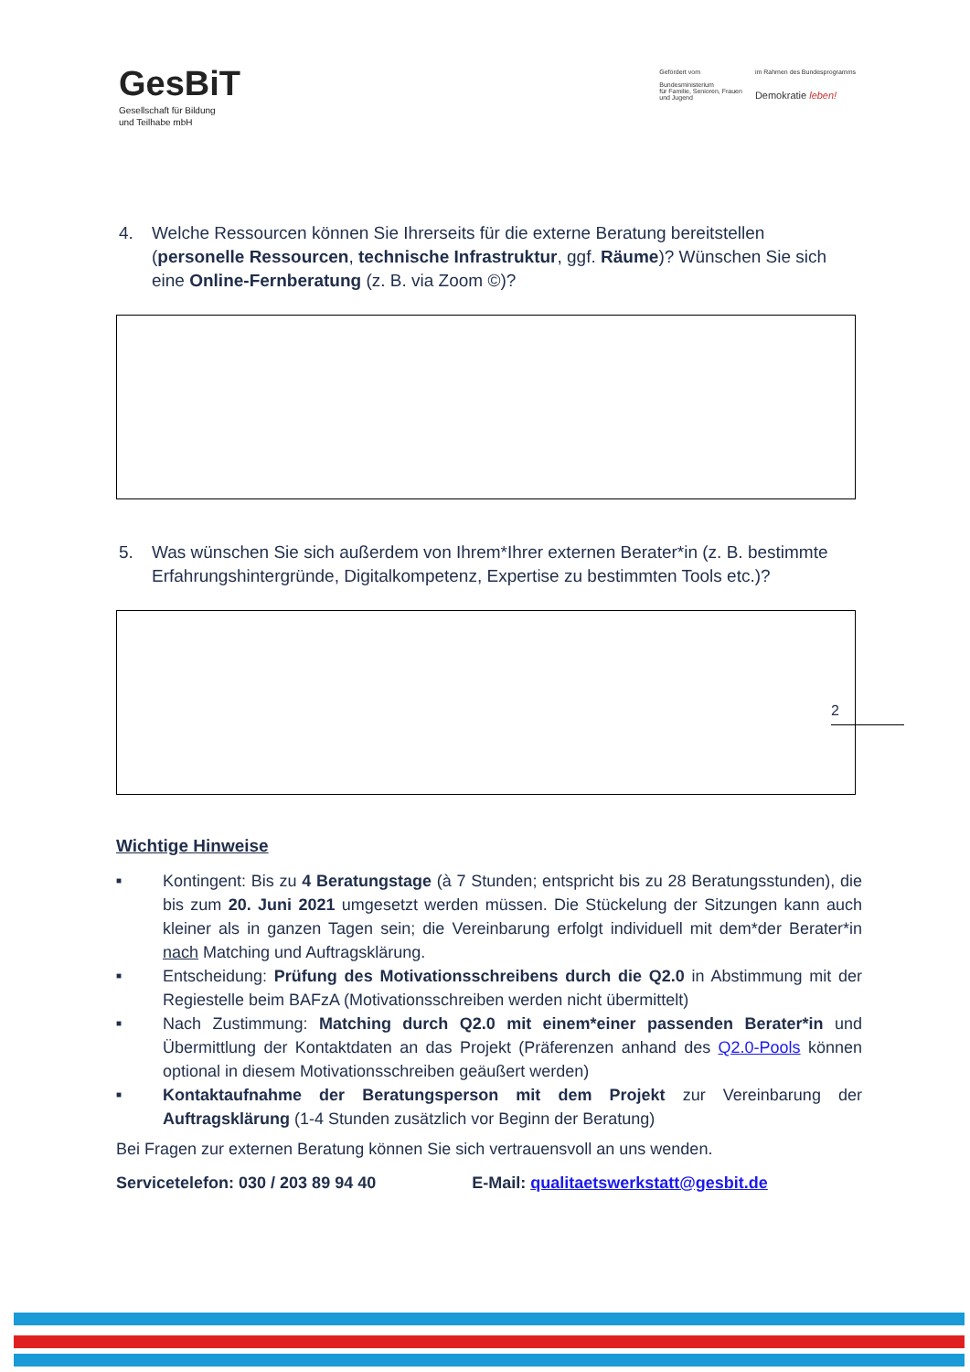GesBiT
Gesellschaft für Bildung
und Teilhabe mbH
Gefördert vom
Bundesministerium
für Familie, Senioren, Frauen
und Jugend
im Rahmen des Bundesprogramms
Demokratie leben!
4. Welche Ressourcen können Sie Ihrerseits für die externe Beratung bereitstellen (personelle Ressourcen, technische Infrastruktur, ggf. Räume)? Wünschen Sie sich eine Online-Fernberatung (z. B. via Zoom ©)?
5. Was wünschen Sie sich außerdem von Ihrem*Ihrer externen Berater*in (z. B. bestimmte Erfahrungshintergründe, Digitalkompetenz, Expertise zu bestimmten Tools etc.)?
2
Wichtige Hinweise
■ Kontingent: Bis zu 4 Beratungstage (à 7 Stunden; entspricht bis zu 28 Beratungsstunden), die bis zum 20. Juni 2021 umgesetzt werden müssen. Die Stückelung der Sitzungen kann auch kleiner als in ganzen Tagen sein; die Vereinbarung erfolgt individuell mit dem*der Berater*in nach Matching und Auftragsklärung.
■ Entscheidung: Prüfung des Motivationsschreibens durch die Q2.0 in Abstimmung mit der Regiestelle beim BAFzA (Motivationsschreiben werden nicht übermittelt)
■ Nach Zustimmung: Matching durch Q2.0 mit einem*einer passenden Berater*in und Übermittlung der Kontaktdaten an das Projekt (Präferenzen anhand des Q2.0-Pools können optional in diesem Motivationsschreiben geäußert werden)
■ Kontaktaufnahme der Beratungsperson mit dem Projekt zur Vereinbarung der Auftragsklärung (1-4 Stunden zusätzlich vor Beginn der Beratung)
Bei Fragen zur externen Beratung können Sie sich vertrauensvoll an uns wenden.
Servicetelefon: 030 / 203 89 94 40 E-Mail: qualitaetswerkstatt@gesbit.de